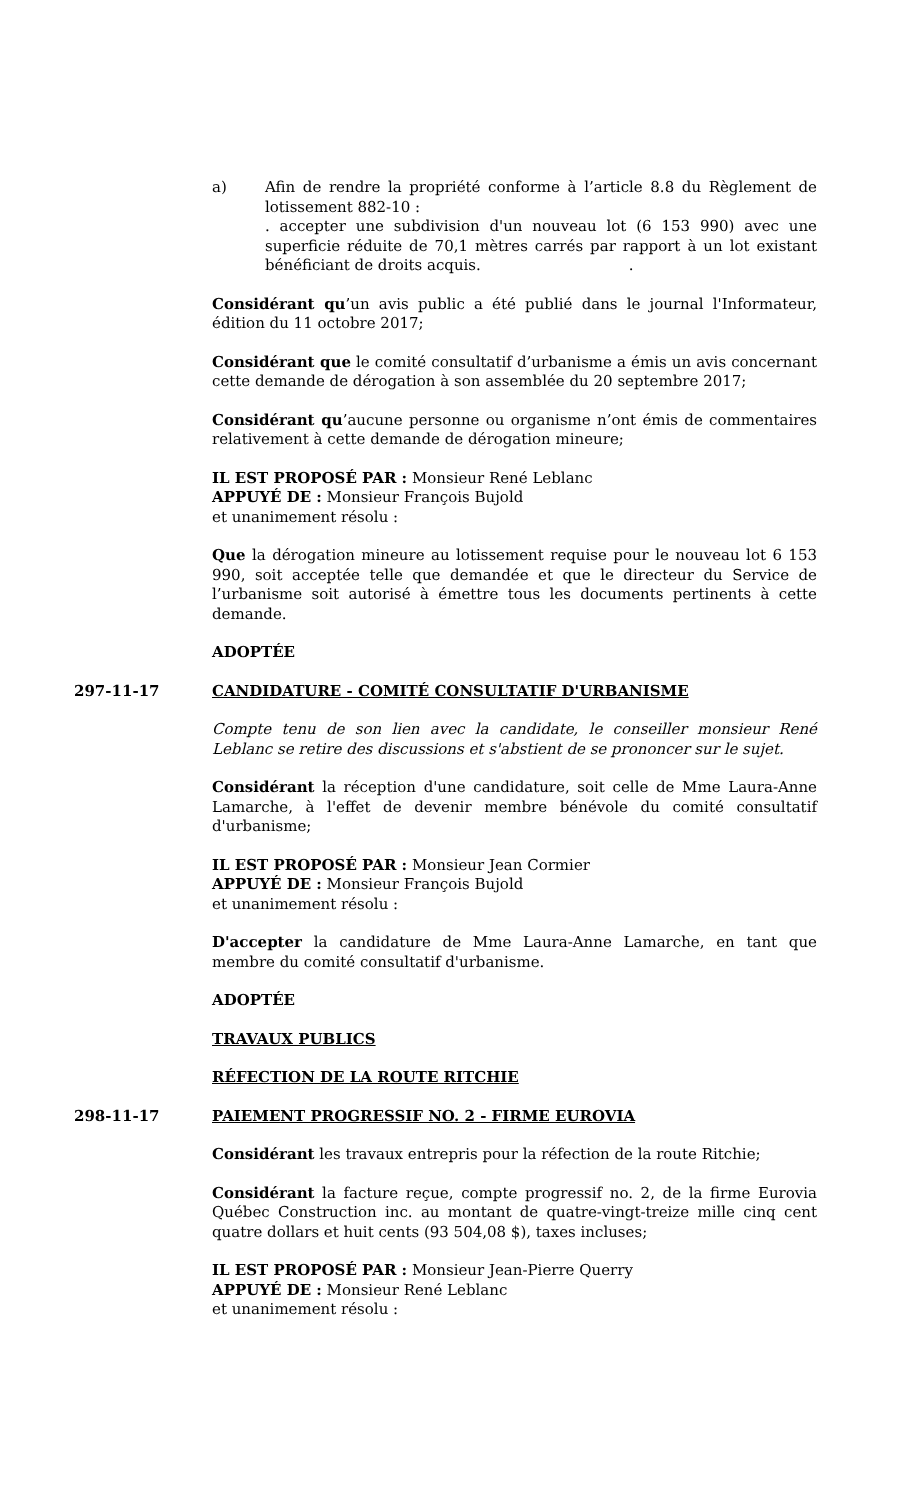a) Afin de rendre la propriété conforme à l’article 8.8 du Règlement de lotissement 882-10 :
. accepter une subdivision d'un nouveau lot (6 153 990) avec une superficie réduite de 70,1 mètres carrés par rapport à un lot existant bénéficiant de droits acquis. .
Considérant qu’un avis public a été publié dans le journal l'Informateur, édition du 11 octobre 2017;
Considérant que le comité consultatif d’urbanisme a émis un avis concernant cette demande de dérogation à son assemblée du 20 septembre 2017;
Considérant qu’aucune personne ou organisme n’ont émis de commentaires relativement à cette demande de dérogation mineure;
IL EST PROPOSÉ PAR : Monsieur René Leblanc
APPUYÉ DE : Monsieur François Bujold
et unanimement résolu :
Que la dérogation mineure au lotissement requise pour le nouveau lot 6 153 990, soit acceptée telle que demandée et que le directeur du Service de l’urbanisme soit autorisé à émettre tous les documents pertinents à cette demande.
ADOPTÉE
297-11-17 CANDIDATURE - COMITÉ CONSULTATIF D'URBANISME
Compte tenu de son lien avec la candidate, le conseiller monsieur René Leblanc se retire des discussions et s'abstient de se prononcer sur le sujet.
Considérant la réception d'une candidature, soit celle de Mme Laura-Anne Lamarche, à l'effet de devenir membre bénévole du comité consultatif d'urbanisme;
IL EST PROPOSÉ PAR : Monsieur Jean Cormier
APPUYÉ DE : Monsieur François Bujold
et unanimement résolu :
D'accepter la candidature de Mme Laura-Anne Lamarche, en tant que membre du comité consultatif d'urbanisme.
ADOPTÉE
TRAVAUX PUBLICS
RÉFECTION DE LA ROUTE RITCHIE
298-11-17 PAIEMENT PROGRESSIF NO. 2 - FIRME EUROVIA
Considérant les travaux entrepris pour la réfection de la route Ritchie;
Considérant la facture reçue, compte progressif no. 2, de la firme Eurovia Québec Construction inc. au montant de quatre-vingt-treize mille cinq cent quatre dollars et huit cents (93 504,08 $), taxes incluses;
IL EST PROPOSÉ PAR : Monsieur Jean-Pierre Querry
APPUYÉ DE : Monsieur René Leblanc
et unanimement résolu :